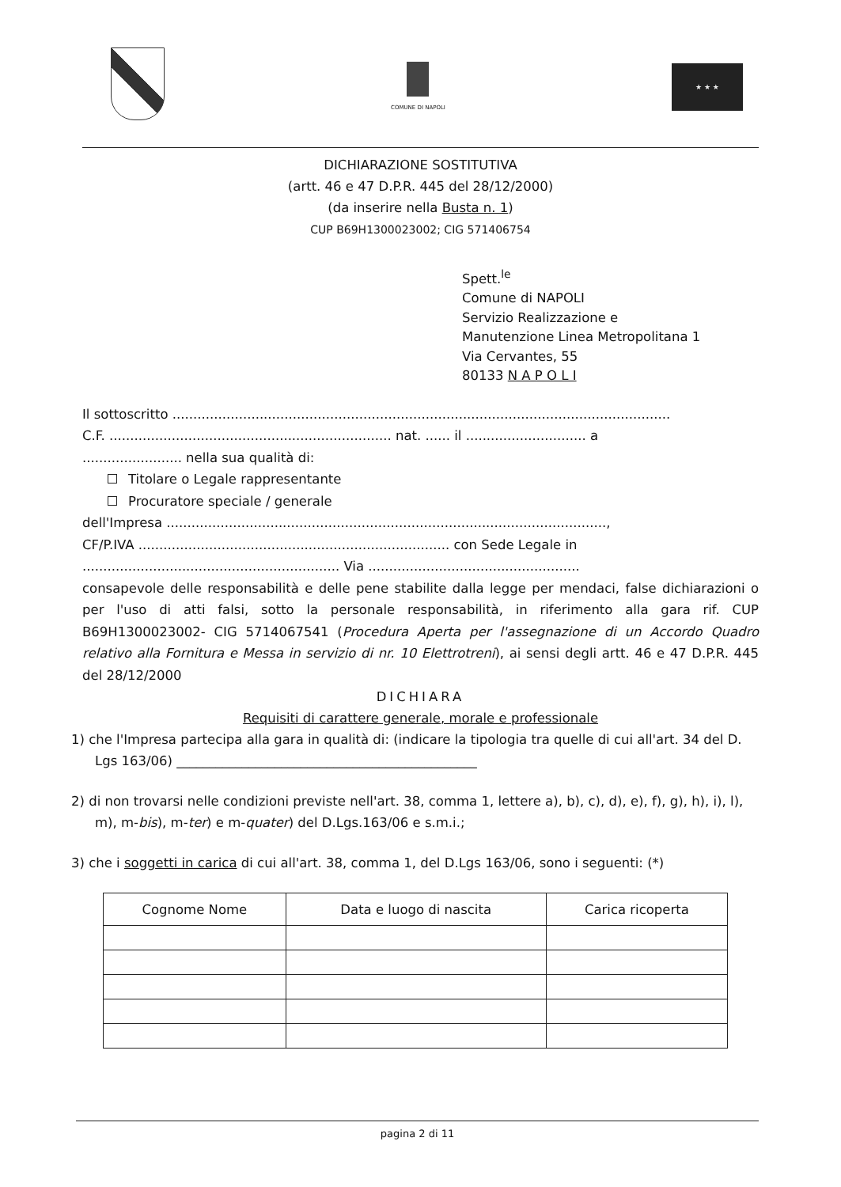COMUNE DI NAPOLI
★ ★ ★
DICHIARAZIONE SOSTITUTIVA
(artt. 46 e 47 D.P.R. 445 del 28/12/2000)
(da inserire nella Busta n. 1)
CUP B69H1300023002; CIG 571406754
Spett.<sup>le</sup>
Comune di NAPOLI
Servizio Realizzazione e
Manutenzione Linea Metropolitana 1
Via Cervantes, 55
80133 N A P O L I
Il sottoscritto ........................................................................................................................
C.F. .................................................................... nat. ...... il ............................. a
........................ nella sua qualità di:
Titolare o Legale rappresentante
Procuratore speciale / generale
dell'Impresa ..........................................................................................................,
CF/P.IVA ........................................................................... con Sede Legale in
.............................................................. Via ...................................................
consapevole delle responsabilità e delle pene stabilite dalla legge per mendaci, false dichiarazioni o per l'uso di atti falsi, sotto la personale responsabilità, in riferimento alla gara rif. CUP B69H1300023002- CIG 5714067541 (Procedura Aperta per l'assegnazione di un Accordo Quadro relativo alla Fornitura e Messa in servizio di nr. 10 Elettrotreni), ai sensi degli artt. 46 e 47 D.P.R. 445 del 28/12/2000
DICHIARA
Requisiti di carattere generale, morale e professionale
1) che l'Impresa partecipa alla gara in qualità di: (indicare la tipologia tra quelle di cui all'art. 34 del D. Lgs 163/06) ______________________________________________
2) di non trovarsi nelle condizioni previste nell'art. 38, comma 1, lettere a), b), c), d), e), f), g), h), i), l), m), m-bis), m-ter) e m-quater) del D.Lgs.163/06 e s.m.i.;
3) che i soggetti in carica di cui all'art. 38, comma 1, del D.Lgs 163/06, sono i seguenti: (*)
| Cognome Nome | Data e luogo di nascita | Carica ricoperta |
| --- | --- | --- |
pagina 2 di 11